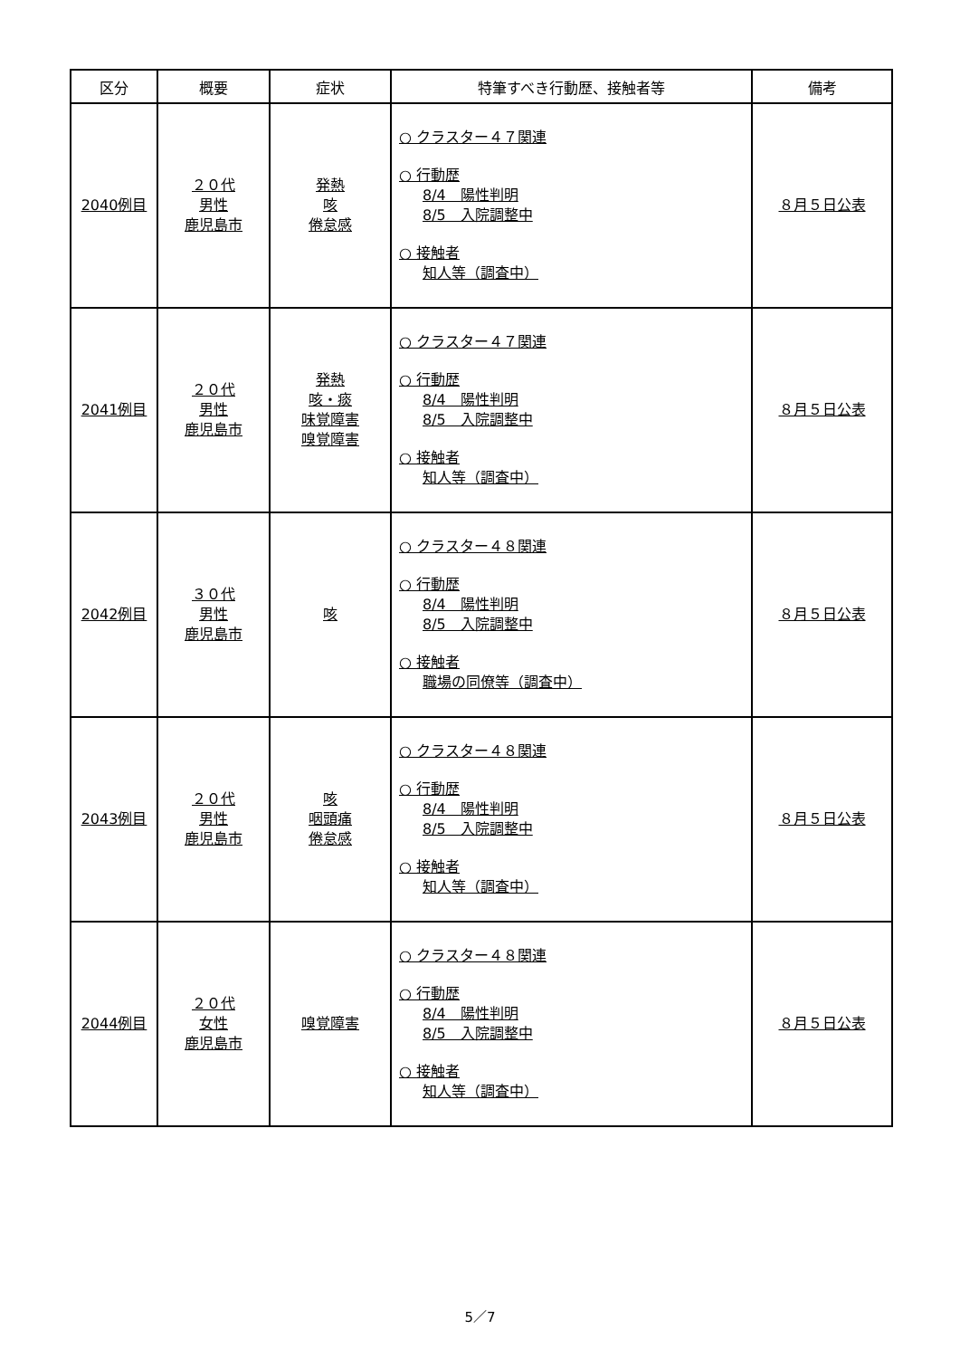| 区分 | 概要 | 症状 | 特筆すべき行動歴、接触者等 | 備考 |
| --- | --- | --- | --- | --- |
| 2040例目 | ２０代 男性 鹿児島市 | 発熱 咳 倦怠感 | ○ クラスター４７関連 ○ 行動歴 8/4 陽性判明 8/5 入院調整中 ○ 接触者 知人等（調査中） | ８月５日公表 |
| 2041例目 | ２０代 男性 鹿児島市 | 発熱 咳・痰 味覚障害 嗅覚障害 | ○ クラスター４７関連 ○ 行動歴 8/4 陽性判明 8/5 入院調整中 ○ 接触者 知人等（調査中） | ８月５日公表 |
| 2042例目 | ３０代 男性 鹿児島市 | 咳 | ○ クラスター４８関連 ○ 行動歴 8/4 陽性判明 8/5 入院調整中 ○ 接触者 職場の同僚等（調査中） | ８月５日公表 |
| 2043例目 | ２０代 男性 鹿児島市 | 咳 咽頭痛 倦怠感 | ○ クラスター４８関連 ○ 行動歴 8/4 陽性判明 8/5 入院調整中 ○ 接触者 知人等（調査中） | ８月５日公表 |
| 2044例目 | ２０代 女性 鹿児島市 | 嗅覚障害 | ○ クラスター４８関連 ○ 行動歴 8/4 陽性判明 8/5 入院調整中 ○ 接触者 知人等（調査中） | ８月５日公表 |
5／7